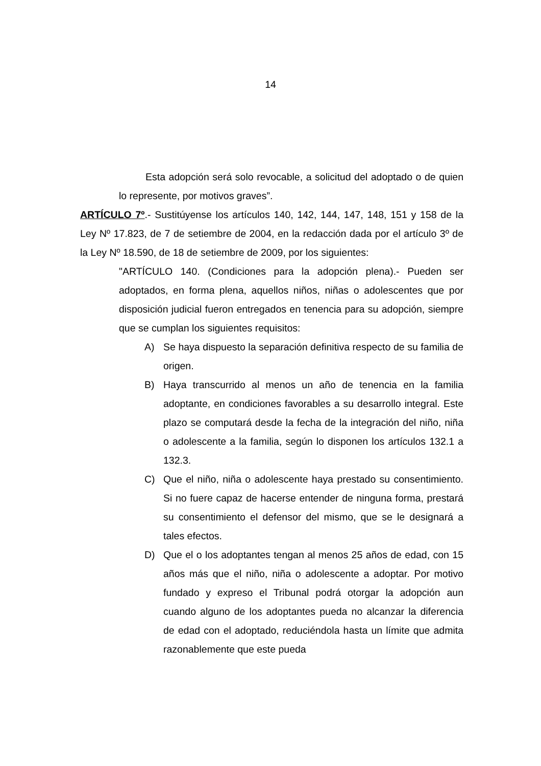14
Esta adopción será solo revocable, a solicitud del adoptado o de quien lo represente, por motivos graves”.
ARTÍCULO 7º.- Sustitúyense los artículos 140, 142, 144, 147, 148, 151 y 158 de la Ley Nº 17.823, de 7 de setiembre de 2004, en la redacción dada por el artículo 3º de la Ley Nº 18.590, de 18 de setiembre de 2009, por los siguientes:
"ARTÍCULO 140. (Condiciones para la adopción plena).- Pueden ser adoptados, en forma plena, aquellos niños, niñas o adolescentes que por disposición judicial fueron entregados en tenencia para su adopción, siempre que se cumplan los siguientes requisitos:
A) Se haya dispuesto la separación definitiva respecto de su familia de origen.
B) Haya transcurrido al menos un año de tenencia en la familia adoptante, en condiciones favorables a su desarrollo integral. Este plazo se computará desde la fecha de la integración del niño, niña o adolescente a la familia, según lo disponen los artículos 132.1 a 132.3.
C) Que el niño, niña o adolescente haya prestado su consentimiento. Si no fuere capaz de hacerse entender de ninguna forma, prestará su consentimiento el defensor del mismo, que se le designará a tales efectos.
D) Que el o los adoptantes tengan al menos 25 años de edad, con 15 años más que el niño, niña o adolescente a adoptar. Por motivo fundado y expreso el Tribunal podrá otorgar la adopción aun cuando alguno de los adoptantes pueda no alcanzar la diferencia de edad con el adoptado, reduciéndola hasta un límite que admita razonablemente que este pueda